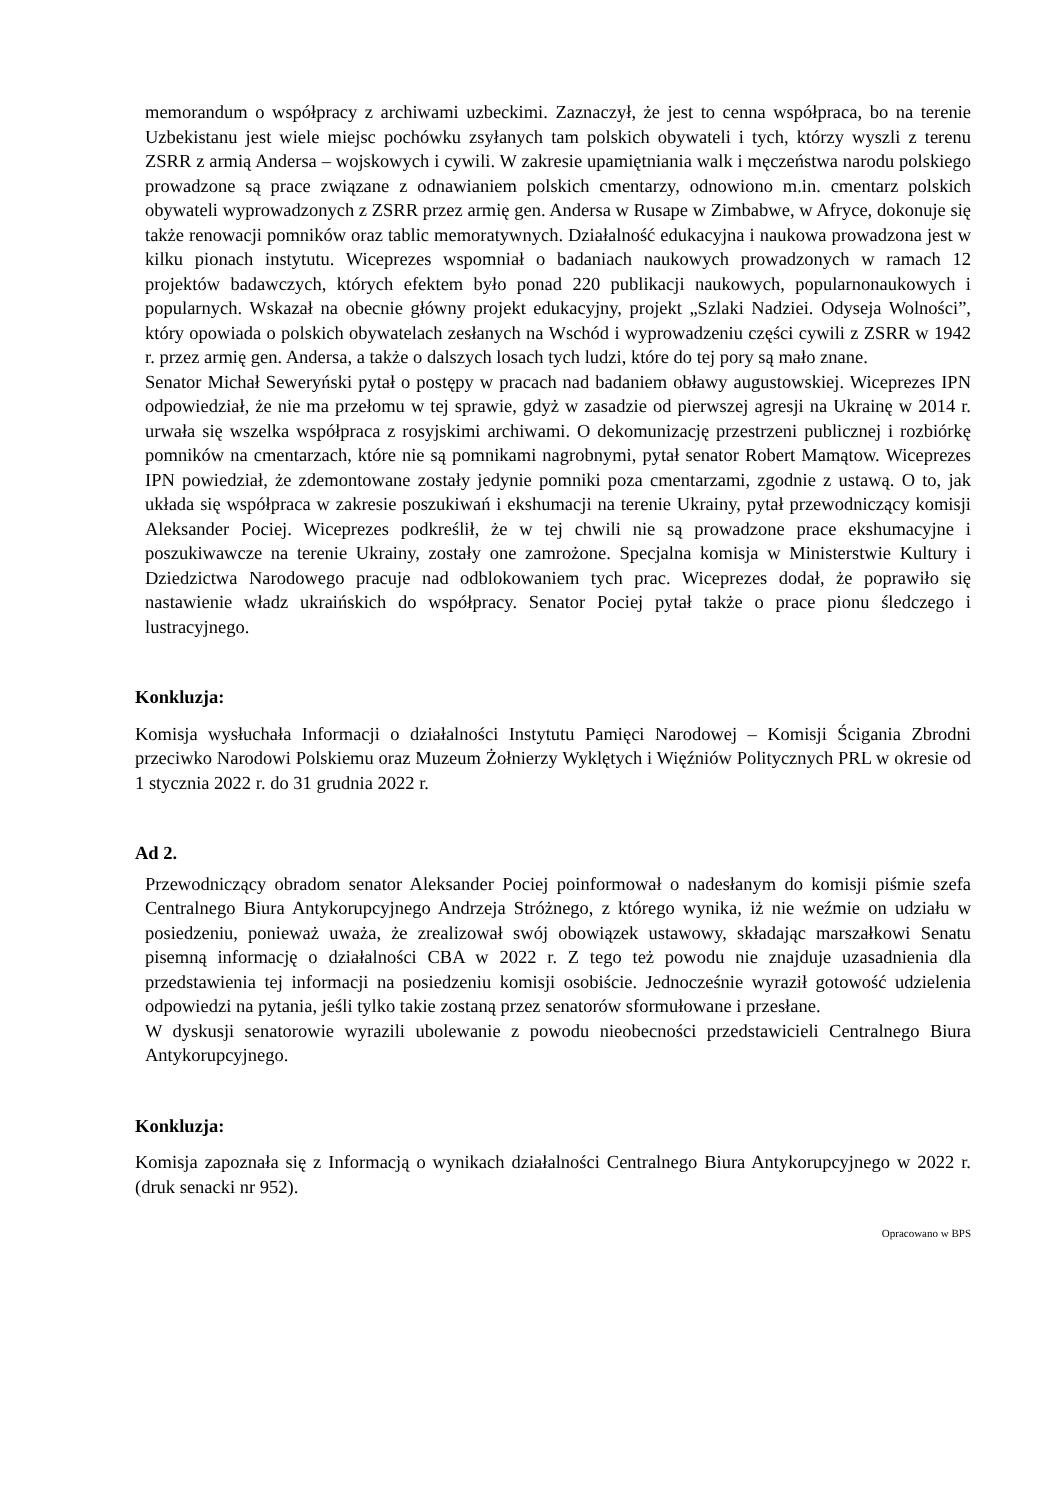memorandum o współpracy z archiwami uzbeckimi. Zaznaczył, że jest to cenna współpraca, bo na terenie Uzbekistanu jest wiele miejsc pochówku zsyłanych tam polskich obywateli i tych, którzy wyszli z terenu ZSRR z armią Andersa – wojskowych i cywili. W zakresie upamiętniania walk i męczeństwa narodu polskiego prowadzone są prace związane z odnawianiem polskich cmentarzy, odnowiono m.in. cmentarz polskich obywateli wyprowadzonych z ZSRR przez armię gen. Andersa w Rusape w Zimbabwe, w Afryce, dokonuje się także renowacji pomników oraz tablic memoratywnych. Działalność edukacyjna i naukowa prowadzona jest w kilku pionach instytutu. Wiceprezes wspomniał o badaniach naukowych prowadzonych w ramach 12 projektów badawczych, których efektem było ponad 220 publikacji naukowych, popularnonaukowych i popularnych. Wskazał na obecnie główny projekt edukacyjny, projekt „Szlaki Nadziei. Odyseja Wolności”, który opowiada o polskich obywatelach zesłanych na Wschód i wyprowadzeniu części cywili z ZSRR w 1942 r. przez armię gen. Andersa, a także o dalszych losach tych ludzi, które do tej pory są mało znane.
Senator Michał Seweryński pytał o postępy w pracach nad badaniem obławy augustowskiej. Wiceprezes IPN odpowiedział, że nie ma przełomu w tej sprawie, gdyż w zasadzie od pierwszej agresji na Ukrainę w 2014 r. urwała się wszelka współpraca z rosyjskimi archiwami. O dekomunizację przestrzeni publicznej i rozbiórkę pomników na cmentarzach, które nie są pomnikami nagrobnymi, pytał senator Robert Mamątow. Wiceprezes IPN powiedział, że zdemontowane zostały jedynie pomniki poza cmentarzami, zgodnie z ustawą. O to, jak układa się współpraca w zakresie poszukiwań i ekshumacji na terenie Ukrainy, pytał przewodniczący komisji Aleksander Pociej. Wiceprezes podkreślił, że w tej chwili nie są prowadzone prace ekshumacyjne i poszukiwawcze na terenie Ukrainy, zostały one zamrożone. Specjalna komisja w Ministerstwie Kultury i Dziedzictwa Narodowego pracuje nad odblokowaniem tych prac. Wiceprezes dodał, że poprawiło się nastawienie władz ukraińskich do współpracy. Senator Pociej pytał także o prace pionu śledczego i lustracyjnego.
Konkluzja:
Komisja wysłuchała Informacji o działalności Instytutu Pamięci Narodowej – Komisji Ścigania Zbrodni przeciwko Narodowi Polskiemu oraz Muzeum Żołnierzy Wyklętych i Więźniów Politycznych PRL w okresie od 1 stycznia 2022 r. do 31 grudnia 2022 r.
Ad 2.
Przewodniczący obradom senator Aleksander Pociej poinformował o nadesłanym do komisji piśmie szefa Centralnego Biura Antykorupcyjnego Andrzeja Stróżnego, z którego wynika, iż nie weźmie on udziału w posiedzeniu, ponieważ uważa, że zrealizował swój obowiązek ustawowy, składając marszałkowi Senatu pisemną informację o działalności CBA w 2022 r. Z tego też powodu nie znajduje uzasadnienia dla przedstawienia tej informacji na posiedzeniu komisji osobiście. Jednocześnie wyraził gotowość udzielenia odpowiedzi na pytania, jeśli tylko takie zostaną przez senatorów sformułowane i przesłane.
W dyskusji senatorowie wyrazili ubolewanie z powodu nieobecności przedstawicieli Centralnego Biura Antykorupcyjnego.
Konkluzja:
Komisja zapoznała się z Informacją o wynikach działalności Centralnego Biura Antykorupcyjnego w 2022 r. (druk senacki nr 952).
Opracowano w BPS